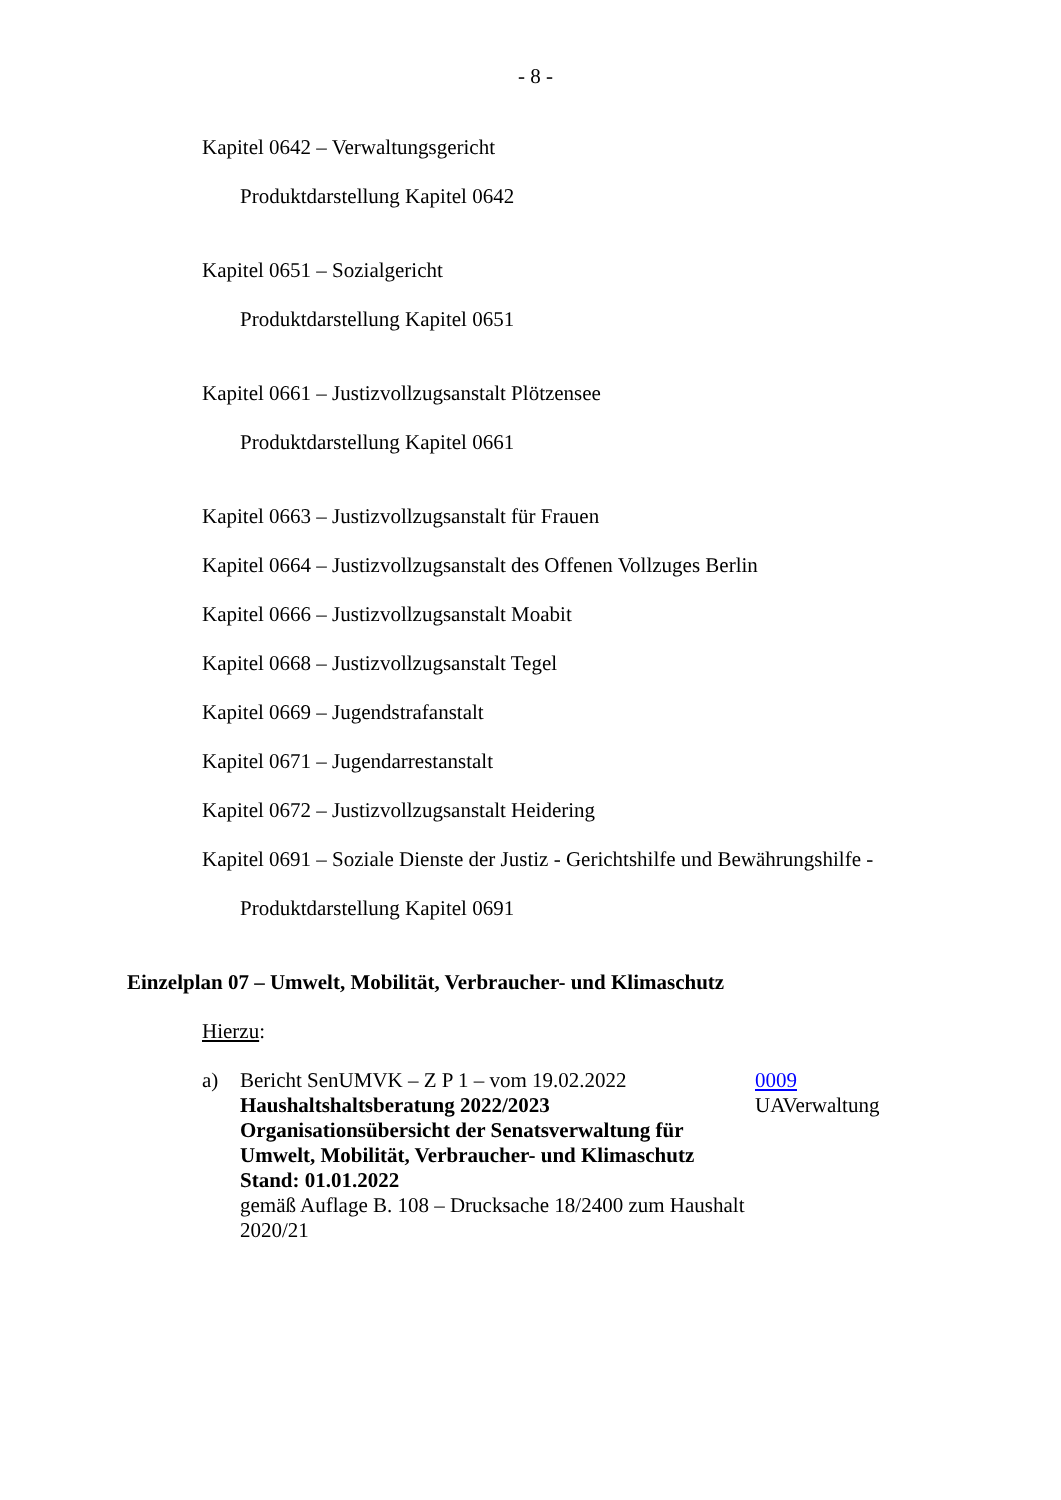- 8 -
Kapitel 0642 – Verwaltungsgericht
Produktdarstellung Kapitel 0642
Kapitel 0651 – Sozialgericht
Produktdarstellung Kapitel 0651
Kapitel 0661 – Justizvollzugsanstalt Plötzensee
Produktdarstellung Kapitel 0661
Kapitel 0663 – Justizvollzugsanstalt für Frauen
Kapitel 0664 – Justizvollzugsanstalt des Offenen Vollzuges Berlin
Kapitel 0666 – Justizvollzugsanstalt Moabit
Kapitel 0668 – Justizvollzugsanstalt Tegel
Kapitel 0669 – Jugendstrafanstalt
Kapitel 0671 – Jugendarrestanstalt
Kapitel 0672 – Justizvollzugsanstalt Heidering
Kapitel 0691 – Soziale Dienste der Justiz - Gerichtshilfe und Bewährungshilfe -
Produktdarstellung Kapitel 0691
Einzelplan 07 – Umwelt, Mobilität, Verbraucher- und Klimaschutz
Hierzu:
a) Bericht SenUMVK – Z P 1 – vom 19.02.2022
Haushaltshaltsberatung 2022/2023
Organisationsübersicht der Senatsverwaltung für Umwelt, Mobilität, Verbraucher- und Klimaschutz
Stand: 01.01.2022
gemäß Auflage B. 108 – Drucksache 18/2400 zum Haushalt 2020/21
0009
UAVerwaltung